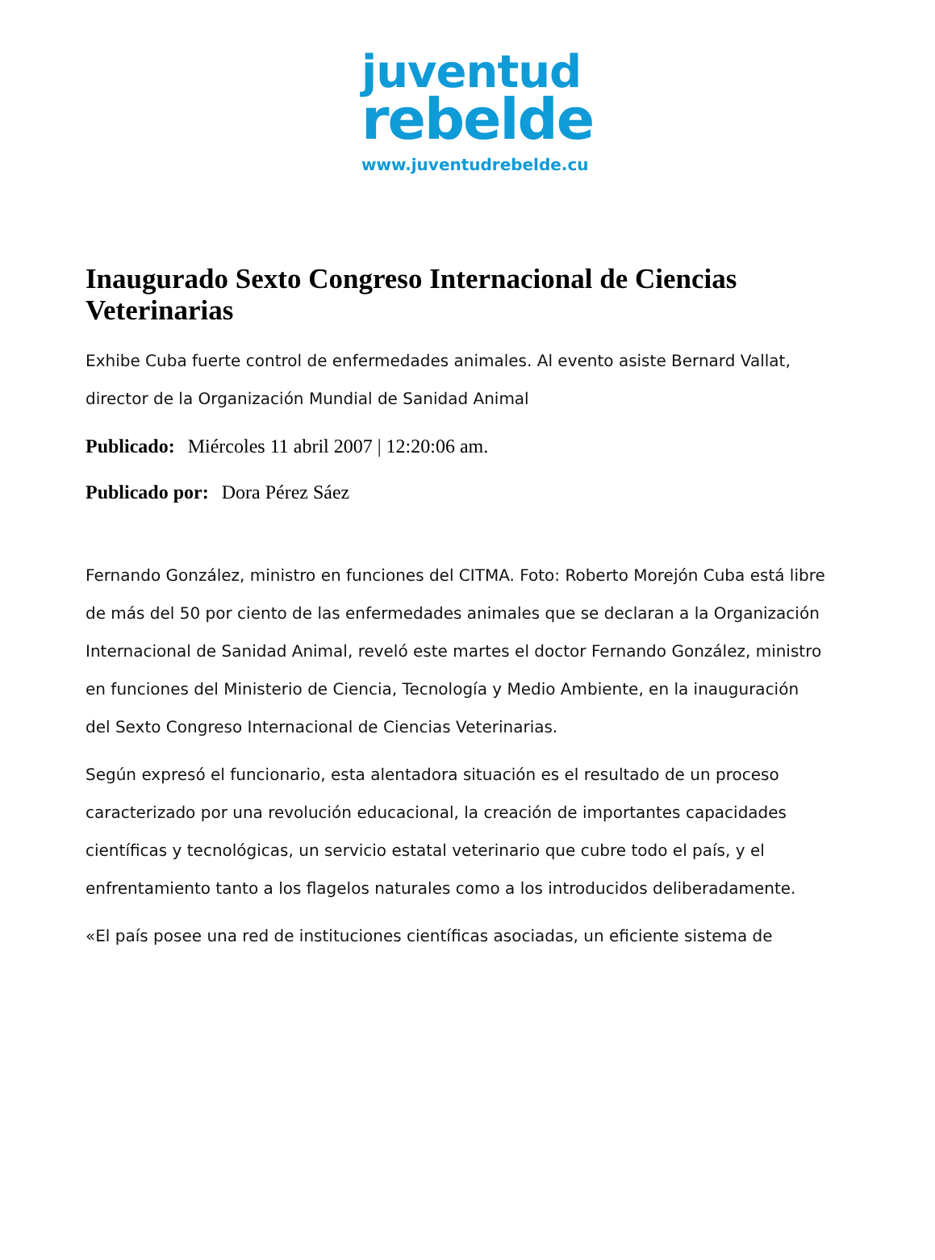juventud
rebelde
www.juventudrebelde.cu
Inaugurado Sexto Congreso Internacional de Ciencias Veterinarias
Exhibe Cuba fuerte control de enfermedades animales. Al evento asiste Bernard Vallat, director de la Organización Mundial de Sanidad Animal
Publicado: Miércoles 11 abril 2007 | 12:20:06 am.
Publicado por: Dora Pérez Sáez
Fernando González, ministro en funciones del CITMA. Foto: Roberto Morejón Cuba está libre de más del 50 por ciento de las enfermedades animales que se declaran a la Organización Internacional de Sanidad Animal, reveló este martes el doctor Fernando González, ministro en funciones del Ministerio de Ciencia, Tecnología y Medio Ambiente, en la inauguración del Sexto Congreso Internacional de Ciencias Veterinarias.
Según expresó el funcionario, esta alentadora situación es el resultado de un proceso caracterizado por una revolución educacional, la creación de importantes capacidades científicas y tecnológicas, un servicio estatal veterinario que cubre todo el país, y el enfrentamiento tanto a los flagelos naturales como a los introducidos deliberadamente.
«El país posee una red de instituciones científicas asociadas, un eficiente sistema de